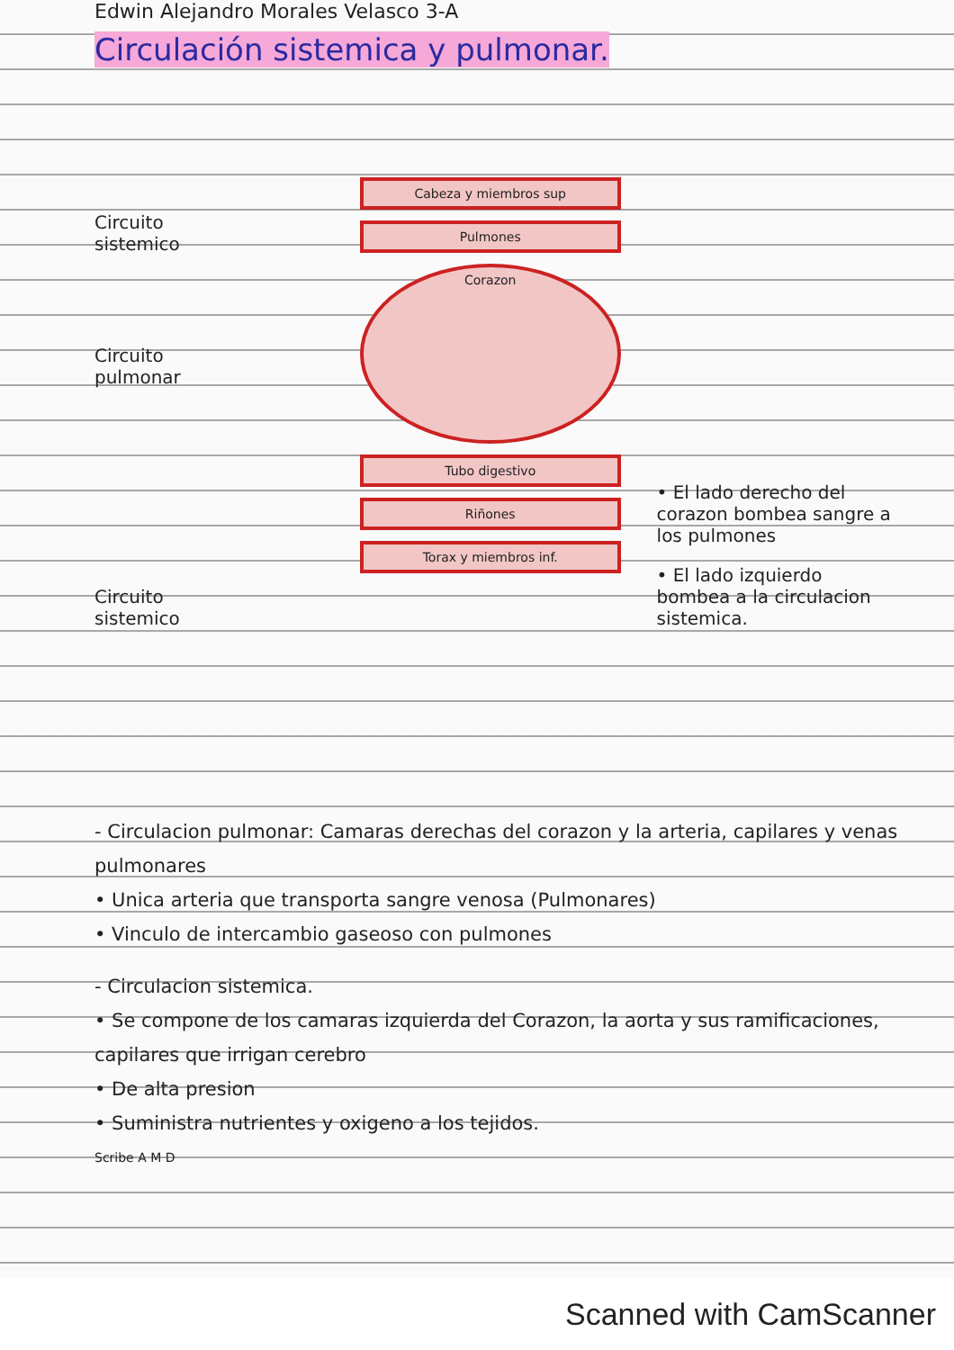Edwin Alejandro Morales Velasco 3-A
Circulación sistemica y pulmonar.
Circuito sistemico
Circuito pulmonar
Circuito sistemico
Cabeza y miembros sup
Pulmones
Corazon
Tubo digestivo
Riñones
Torax y miembros inf.
• El lado derecho del corazon bombea sangre a los pulmones
• El lado izquierdo bombea a la circulacion sistemica.
- Circulacion pulmonar: Camaras derechas del corazon y la arteria, capilares y venas pulmonares
• Unica arteria que transporta sangre venosa (Pulmonares)
• Vinculo de intercambio gaseoso con pulmones
- Circulacion sistemica.
• Se compone de los camaras izquierda del Corazon, la aorta y sus ramificaciones, capilares que irrigan cerebro
• De alta presion
• Suministra nutrientes y oxigeno a los tejidos.
Scribe A M D
Scanned with CamScanner